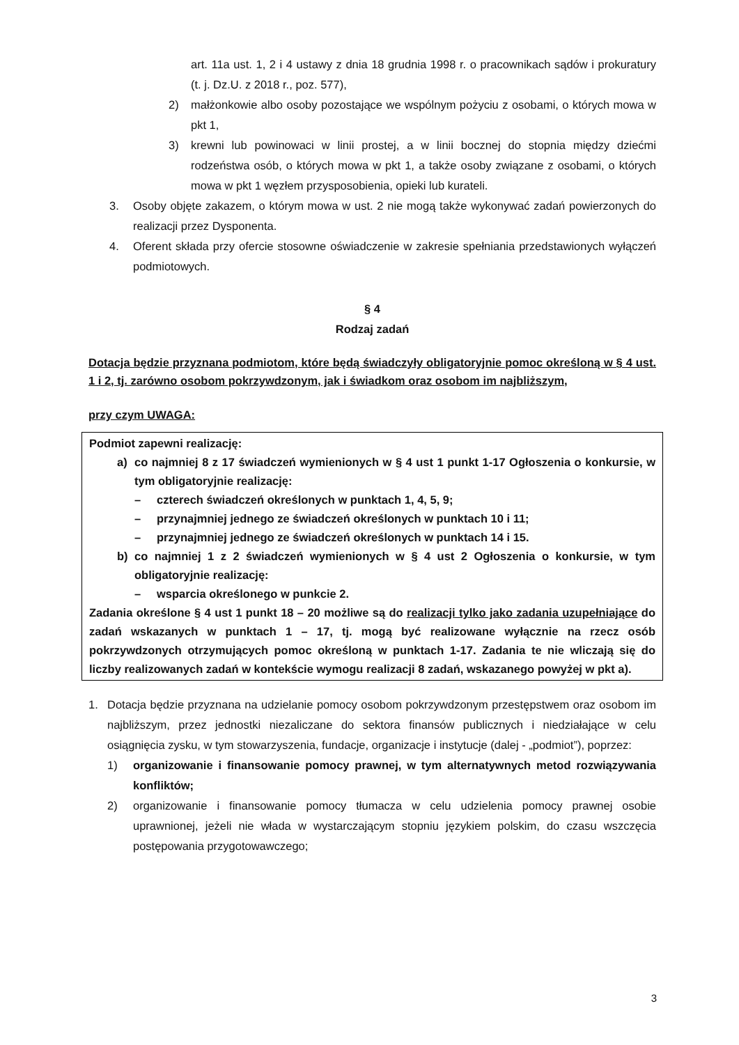art. 11a ust. 1, 2 i 4 ustawy z dnia 18 grudnia 1998 r. o pracownikach sądów i prokuratury (t. j. Dz.U. z 2018 r., poz. 577),
2) małżonkowie albo osoby pozostające we wspólnym pożyciu z osobami, o których mowa w pkt 1,
3) krewni lub powinowaci w linii prostej, a w linii bocznej do stopnia między dziećmi rodzeństwa osób, o których mowa w pkt 1, a także osoby związane z osobami, o których mowa w pkt 1 węzłem przysposobienia, opieki lub kurateli.
3. Osoby objęte zakazem, o którym mowa w ust. 2 nie mogą także wykonywać zadań powierzonych do realizacji przez Dysponenta.
4. Oferent składa przy ofercie stosowne oświadczenie w zakresie spełniania przedstawionych wyłączeń podmiotowych.
§ 4
Rodzaj zadań
Dotacja będzie przyznana podmiotom, które będą świadczyły obligatoryjnie pomoc określoną w § 4 ust. 1 i 2, tj. zarówno osobom pokrzywdzonym, jak i świadkom oraz osobom im najbliższym,
przy czym UWAGA:
Podmiot zapewni realizację:
a) co najmniej 8 z 17 świadczeń wymienionych w § 4 ust 1 punkt 1-17 Ogłoszenia o konkursie, w tym obligatoryjnie realizację:
– czterech świadczeń określonych w punktach 1, 4, 5, 9;
– przynajmniej jednego ze świadczeń określonych w punktach 10 i 11;
– przynajmniej jednego ze świadczeń określonych w punktach 14 i 15.
b) co najmniej 1 z 2 świadczeń wymienionych w § 4 ust 2 Ogłoszenia o konkursie, w tym obligatoryjnie realizację:
– wsparcia określonego w punkcie 2.
Zadania określone § 4 ust 1 punkt 18 – 20 możliwe są do realizacji tylko jako zadania uzupełniające do zadań wskazanych w punktach 1 – 17, tj. mogą być realizowane wyłącznie na rzecz osób pokrzywdzonych otrzymujących pomoc określoną w punktach 1-17. Zadania te nie wliczają się do liczby realizowanych zadań w kontekście wymogu realizacji 8 zadań, wskazanego powyżej w pkt a).
1. Dotacja będzie przyznana na udzielanie pomocy osobom pokrzywdzonym przestępstwem oraz osobom im najbliższym, przez jednostki niezaliczane do sektora finansów publicznych i niedziałające w celu osiągnięcia zysku, w tym stowarzyszenia, fundacje, organizacje i instytucje (dalej - „podmiot”), poprzez:
1) organizowanie i finansowanie pomocy prawnej, w tym alternatywnych metod rozwiązywania konfliktów;
2) organizowanie i finansowanie pomocy tłumacza w celu udzielenia pomocy prawnej osobie uprawnionej, jeżeli nie włada w wystarczającym stopniu językiem polskim, do czasu wszczęcia postępowania przygotowawczego;
3